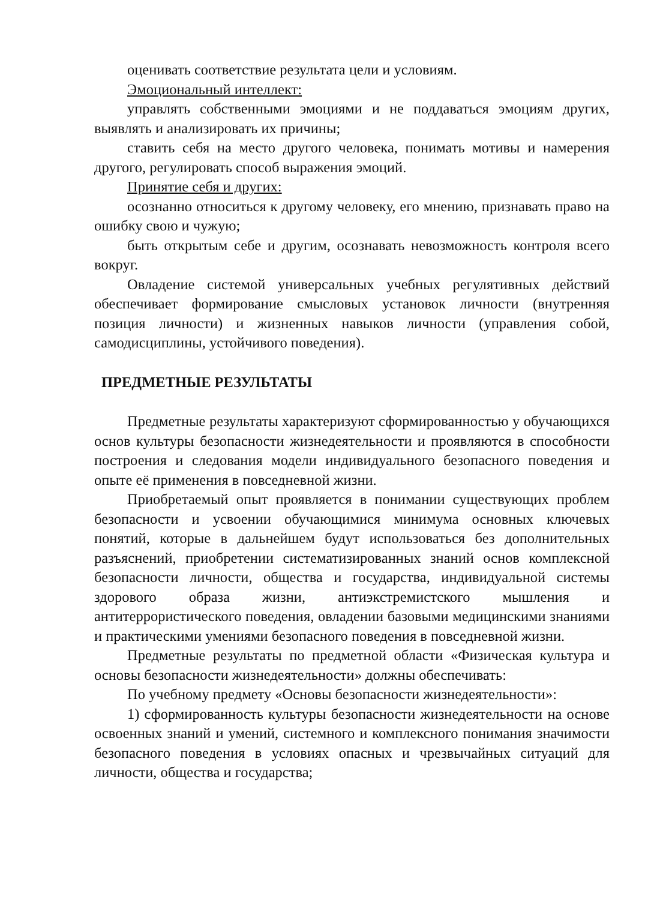оценивать соответствие результата цели и условиям.
Эмоциональный интеллект:
управлять собственными эмоциями и не поддаваться эмоциям других, выявлять и анализировать их причины;
ставить себя на место другого человека, понимать мотивы и намерения другого, регулировать способ выражения эмоций.
Принятие себя и других:
осознанно относиться к другому человеку, его мнению, признавать право на ошибку свою и чужую;
быть открытым себе и другим, осознавать невозможность контроля всего вокруг.
Овладение системой универсальных учебных регулятивных действий обеспечивает формирование смысловых установок личности (внутренняя позиция личности) и жизненных навыков личности (управления собой, самодисциплины, устойчивого поведения).
ПРЕДМЕТНЫЕ РЕЗУЛЬТАТЫ
Предметные результаты характеризуют сформированностью у обучающихся основ культуры безопасности жизнедеятельности и проявляются в способности построения и следования модели индивидуального безопасного поведения и опыте её применения в повседневной жизни.
Приобретаемый опыт проявляется в понимании существующих проблем безопасности и усвоении обучающимися минимума основных ключевых понятий, которые в дальнейшем будут использоваться без дополнительных разъяснений, приобретении систематизированных знаний основ комплексной безопасности личности, общества и государства, индивидуальной системы здорового образа жизни, антиэкстремистского мышления и антитеррористического поведения, овладении базовыми медицинскими знаниями и практическими умениями безопасного поведения в повседневной жизни.
Предметные результаты по предметной области «Физическая культура и основы безопасности жизнедеятельности» должны обеспечивать:
По учебному предмету «Основы безопасности жизнедеятельности»:
1) сформированность культуры безопасности жизнедеятельности на основе освоенных знаний и умений, системного и комплексного понимания значимости безопасного поведения в условиях опасных и чрезвычайных ситуаций для личности, общества и государства;